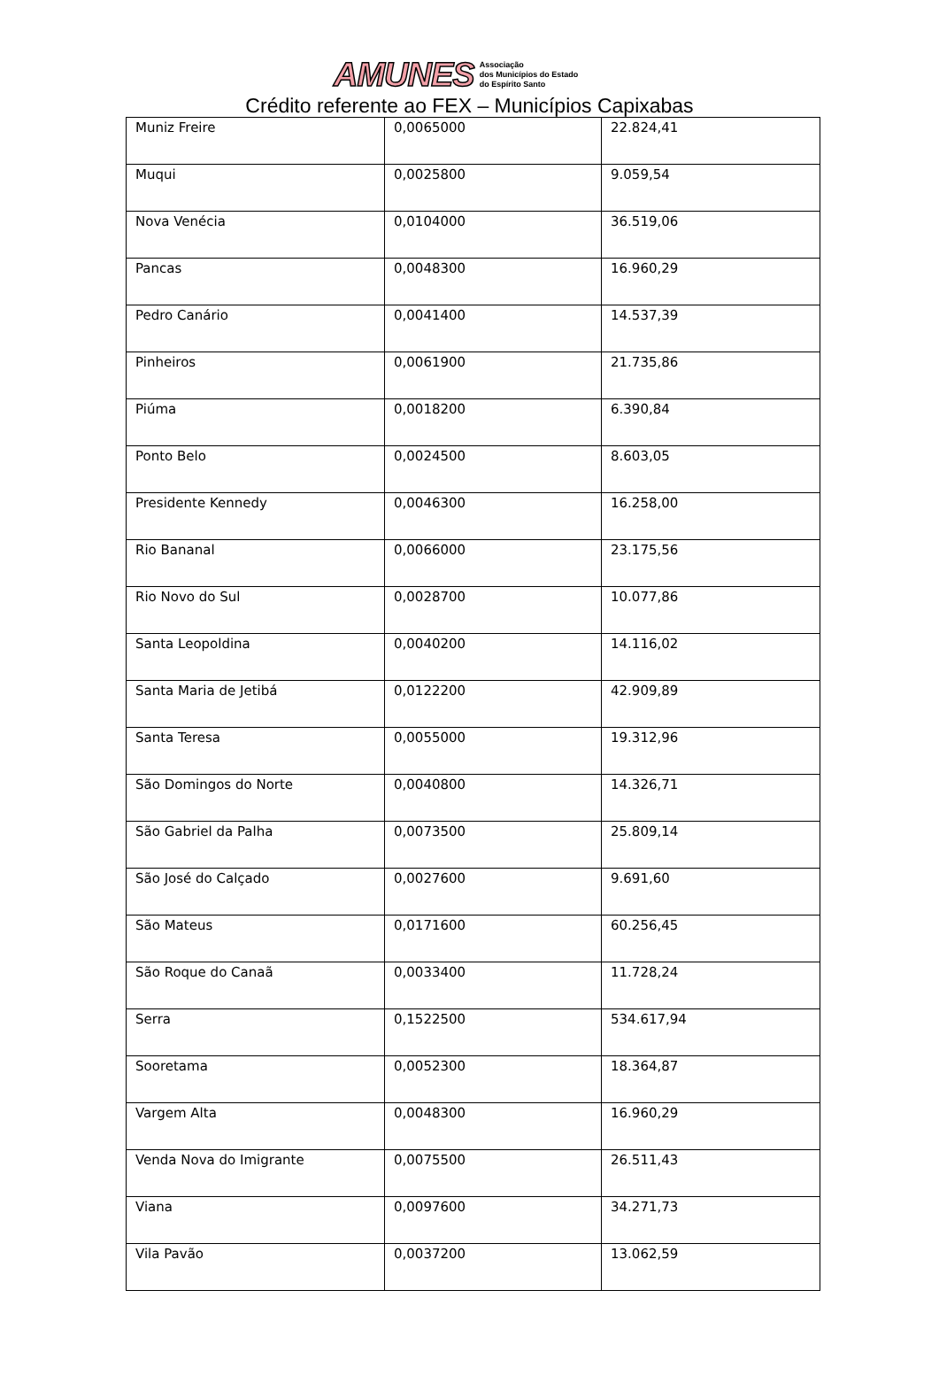AMUNES Associação
dos Municípios do Estado
do Espírito Santo
Crédito referente ao FEX – Municípios Capixabas
| Muniz Freire | 0,0065000 | 22.824,41 |
| Muqui | 0,0025800 | 9.059,54 |
| Nova Venécia | 0,0104000 | 36.519,06 |
| Pancas | 0,0048300 | 16.960,29 |
| Pedro Canário | 0,0041400 | 14.537,39 |
| Pinheiros | 0,0061900 | 21.735,86 |
| Piúma | 0,0018200 | 6.390,84 |
| Ponto Belo | 0,0024500 | 8.603,05 |
| Presidente Kennedy | 0,0046300 | 16.258,00 |
| Rio Bananal | 0,0066000 | 23.175,56 |
| Rio Novo do Sul | 0,0028700 | 10.077,86 |
| Santa Leopoldina | 0,0040200 | 14.116,02 |
| Santa Maria de Jetibá | 0,0122200 | 42.909,89 |
| Santa Teresa | 0,0055000 | 19.312,96 |
| São Domingos do Norte | 0,0040800 | 14.326,71 |
| São Gabriel da Palha | 0,0073500 | 25.809,14 |
| São José do Calçado | 0,0027600 | 9.691,60 |
| São Mateus | 0,0171600 | 60.256,45 |
| São Roque do Canaã | 0,0033400 | 11.728,24 |
| Serra | 0,1522500 | 534.617,94 |
| Sooretama | 0,0052300 | 18.364,87 |
| Vargem Alta | 0,0048300 | 16.960,29 |
| Venda Nova do Imigrante | 0,0075500 | 26.511,43 |
| Viana | 0,0097600 | 34.271,73 |
| Vila Pavão | 0,0037200 | 13.062,59 |